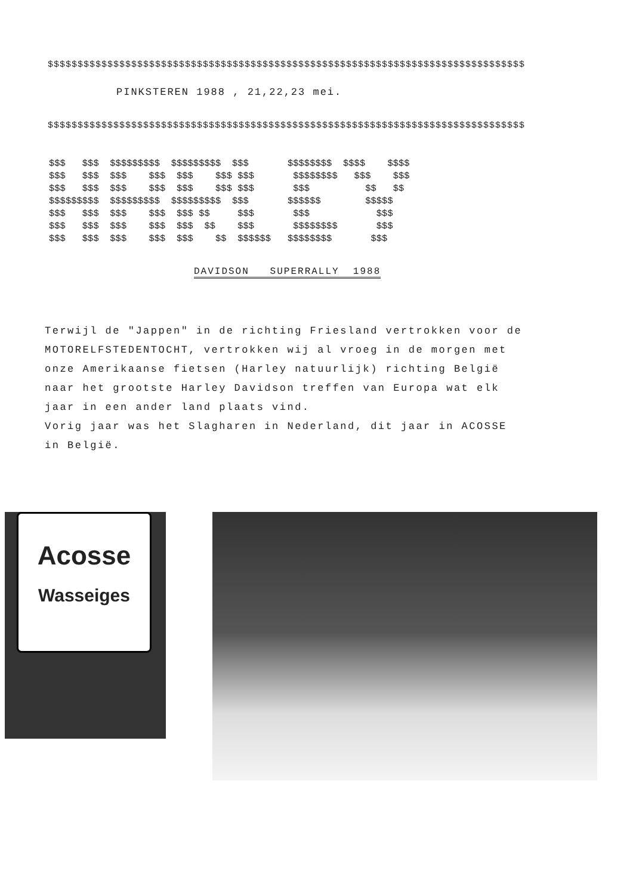$$$$$$$$$$$$$$$$$$$$$$$$$$$$$$$$$$$$$$$$$$$$$$$$$$$$$$$$$$$$$$$$$$$$$$$$$$$$$$$$
PINKSTEREN 1988 , 21,22,23 mei.
$$$$$$$$$$$$$$$$$$$$$$$$$$$$$$$$$$$$$$$$$$$$$$$$$$$$$$$$$$$$$$$$$$$$$$$$$$$$$$$$
$$$   $$$  $$$$$$$$$  $$$$$$$$$  $$$       $$$$$$$$  $$$$    $$$$
$$$   $$$  $$$    $$$  $$$    $$$ $$$       $$$$$$$$   $$$    $$$
$$$   $$$  $$$    $$$  $$$    $$$ $$$       $$$          $$   $$
$$$$$$$$$  $$$$$$$$$  $$$$$$$$$  $$$       $$$$$$        $$$$$
$$$   $$$  $$$    $$$  $$$ $$     $$$       $$$            $$$
$$$   $$$  $$$    $$$  $$$  $$    $$$       $$$$$$$$       $$$
$$$   $$$  $$$    $$$  $$$    $$  $$$$$$   $$$$$$$$       $$$
DAVIDSON SUPERRALLY 1988
Terwijl de "Jappen" in de richting Friesland vertrokken voor de
MOTORELFSTEDENTOCHT, vertrokken wij al vroeg in de morgen met
onze Amerikaanse fietsen (Harley natuurlijk) richting België
naar het grootste Harley Davidson treffen van Europa wat elk
jaar in een ander land plaats vind.
Vorig jaar was het Slagharen in Nederland, dit jaar in ACOSSE
in België.
Acosse
Wasseiges